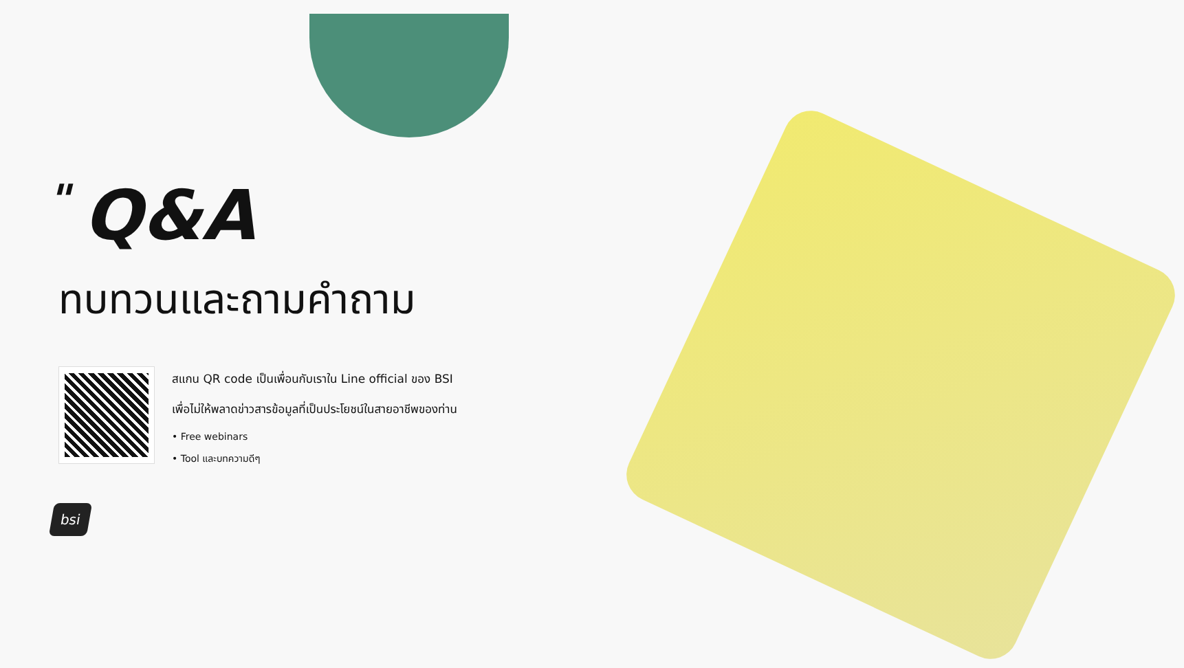"
Q&A
ทบทวนและถามคำถาม
สแกน QR code เป็นเพื่อนกับเราใน Line official ของ BSI
เพื่อไม่ให้พลาดข่าวสารข้อมูลที่เป็นประโยชน์ในสายอาชีพของท่าน
• Free webinars
• Tool และบทความดีๆ
bsi